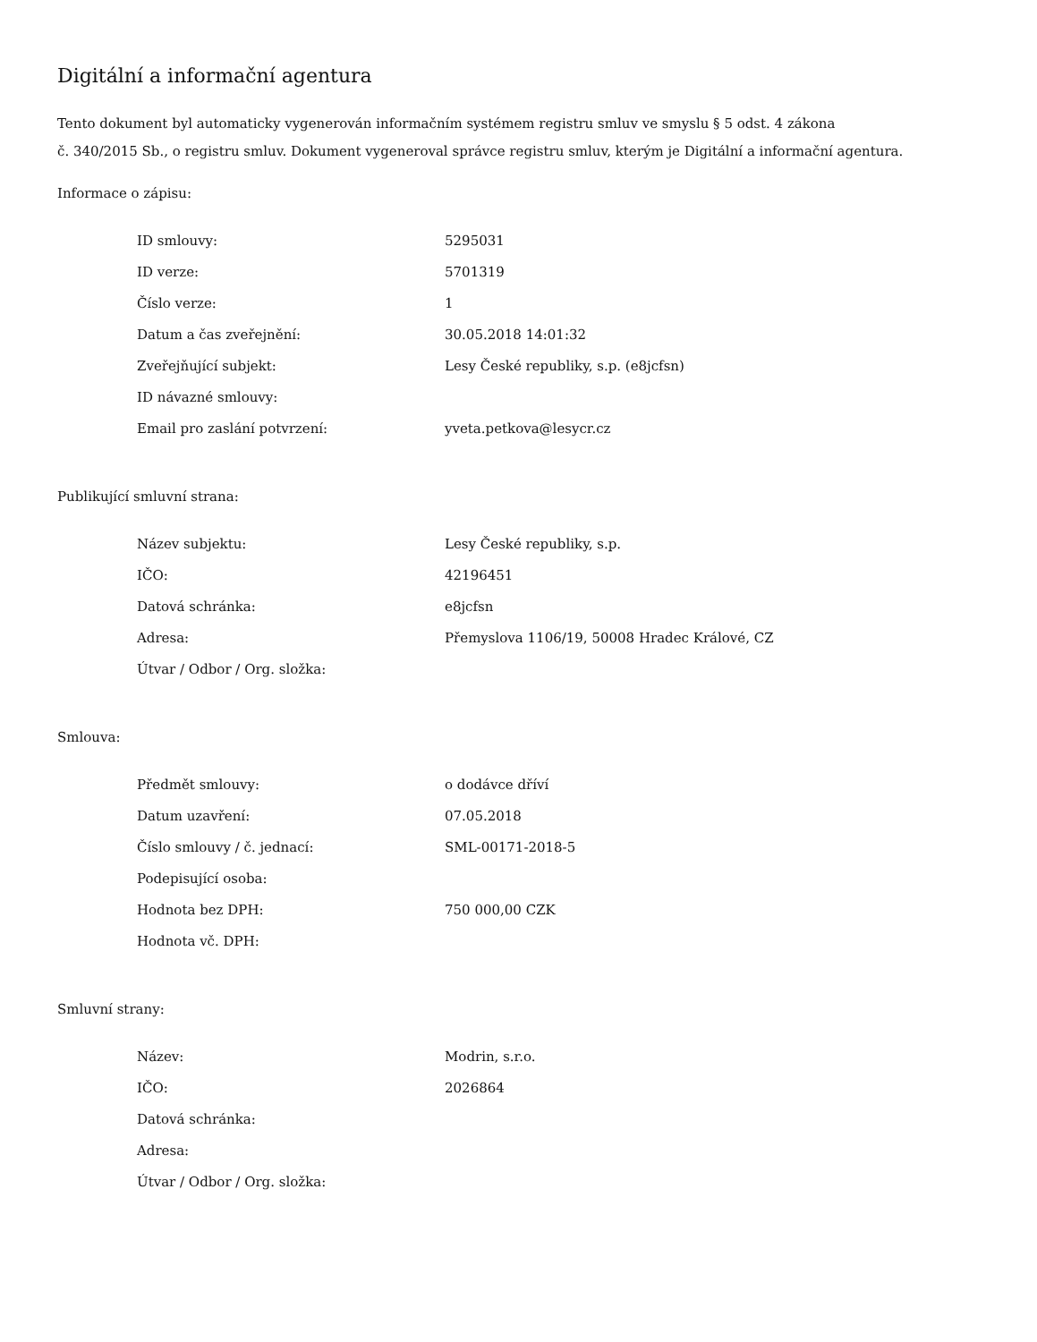Digitální a informační agentura
Tento dokument byl automaticky vygenerován informačním systémem registru smluv ve smyslu § 5 odst. 4 zákona
č. 340/2015 Sb., o registru smluv. Dokument vygeneroval správce registru smluv, kterým je Digitální a informační agentura.
Informace o zápisu:
| ID smlouvy: | 5295031 |
| ID verze: | 5701319 |
| Číslo verze: | 1 |
| Datum a čas zveřejnění: | 30.05.2018 14:01:32 |
| Zveřejňující subjekt: | Lesy České republiky, s.p. (e8jcfsn) |
| ID návazné smlouvy: | |
| Email pro zaslání potvrzení: | yveta.petkova@lesycr.cz |
Publikující smluvní strana:
| Název subjektu: | Lesy České republiky, s.p. |
| IČO: | 42196451 |
| Datová schránka: | e8jcfsn |
| Adresa: | Přemyslova 1106/19, 50008 Hradec Králové, CZ |
| Útvar / Odbor / Org. složka: | |
Smlouva:
| Předmět smlouvy: | o dodávce dříví |
| Datum uzavření: | 07.05.2018 |
| Číslo smlouvy / č. jednací: | SML-00171-2018-5 |
| Podepisující osoba: | |
| Hodnota bez DPH: | 750 000,00 CZK |
| Hodnota vč. DPH: | |
Smluvní strany:
| Název: | Modrin, s.r.o. |
| IČO: | 2026864 |
| Datová schránka: | |
| Adresa: | |
| Útvar / Odbor / Org. složka: | |